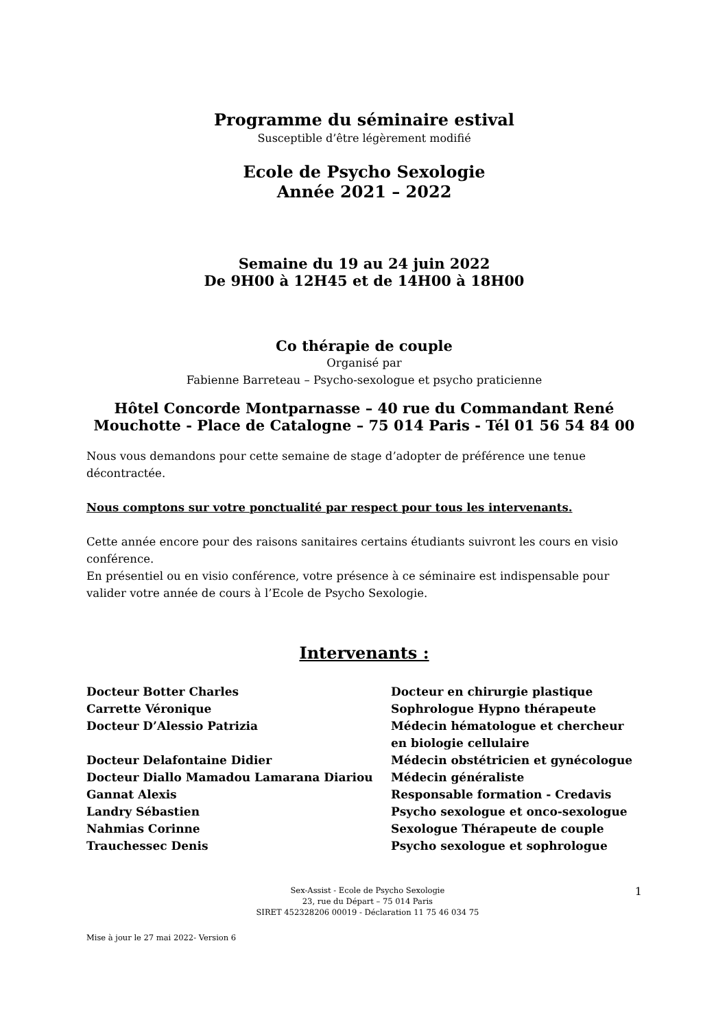Programme du séminaire estival
Susceptible d’être légèrement modifié
Ecole de Psycho Sexologie
Année 2021 – 2022
Semaine du 19 au 24 juin 2022
De 9H00 à 12H45 et de 14H00 à 18H00
Co thérapie de couple
Organisé par
Fabienne Barreteau – Psycho-sexologue et psycho praticienne
Hôtel Concorde Montparnasse – 40 rue du Commandant René Mouchotte - Place de Catalogne – 75 014 Paris - Tél 01 56 54 84 00
Nous vous demandons pour cette semaine de stage d’adopter de préférence une tenue décontractée.
Nous comptons sur votre ponctualité par respect pour tous les intervenants.
Cette année encore pour des raisons sanitaires certains étudiants suivront les cours en visio conférence.
En présentiel ou en visio conférence, votre présence à ce séminaire est indispensable pour valider votre année de cours à l’Ecole de Psycho Sexologie.
Intervenants :
| Docteur Botter Charles | Docteur en chirurgie plastique |
| Carrette Véronique | Sophrologue Hypno thérapeute |
| Docteur D’Alessio Patrizia | Médecin hématologue et chercheur en biologie cellulaire |
| Docteur Delafontaine Didier | Médecin obstétricien et gynécologue |
| Docteur Diallo Mamadou Lamarana Diariou | Médecin généraliste |
| Gannat Alexis | Responsable formation - Credavis |
| Landry Sébastien | Psycho sexologue et onco-sexologue |
| Nahmias Corinne | Sexologue Thérapeute de couple |
| Trauchessec Denis | Psycho sexologue et sophrologue |
Sex-Assist - Ecole de Psycho Sexologie
23, rue du Départ – 75 014 Paris
SIRET 452328206 00019 - Déclaration 11 75 46 034 75
1
Mise à jour le 27 mai 2022- Version 6